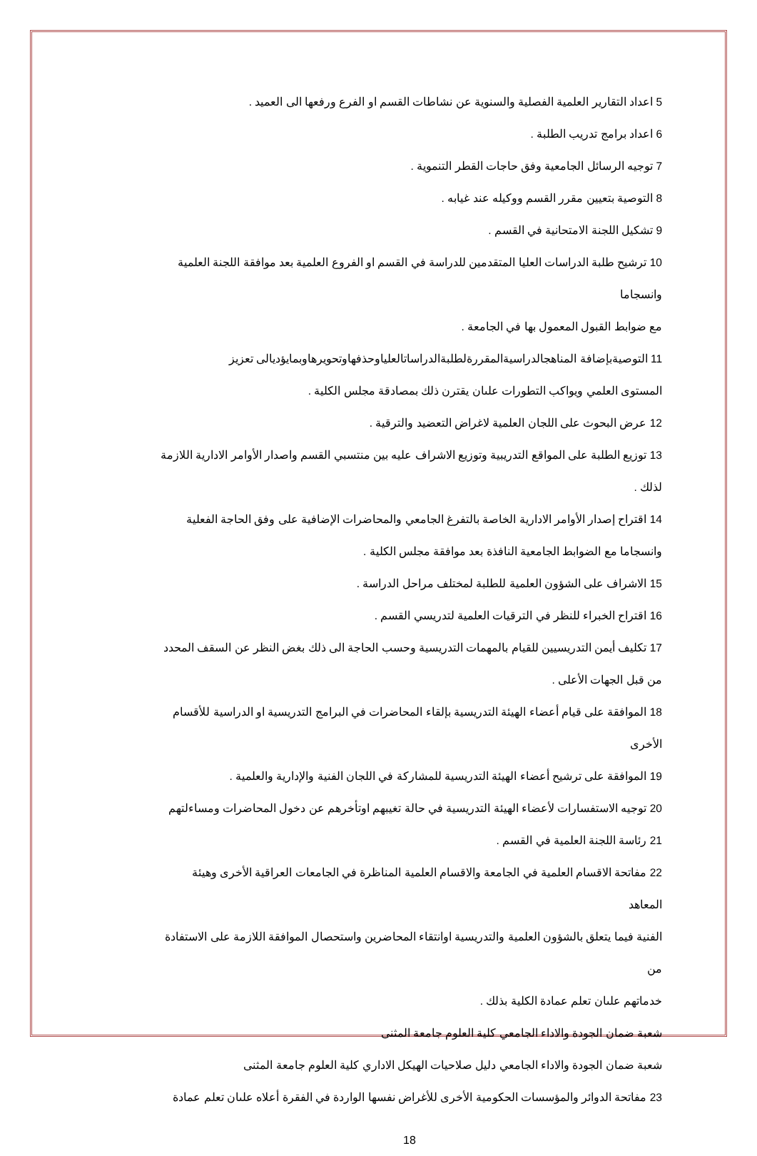5 اعداد التقارير العلمية الفصلية والسنوية عن نشاطات القسم او الفرع ورفعها الى العميد .
6 اعداد برامج تدريب الطلبة .
7 توجيه الرسائل الجامعية وفق حاجات القطر التنموية .
8 التوصية بتعيين مقرر القسم ووكيله عند غيابه .
9 تشكيل اللجنة الامتحانية في القسم .
10 ترشيح طلبة الدراسات العليا المتقدمين للدراسة في القسم او الفروع العلمية بعد موافقة اللجنة العلمية وانسجاما
مع ضوابط القبول المعمول بها في الجامعة .
11 التوصيةبإضافة المناهجالدراسيةالمقررةلطلبةالدراساتالعلياوحذفهاوتحويرهاوبمايؤديالى تعزيز
المستوى العلمي ويواكب التطورات علىان يقترن ذلك بمصادقة مجلس الكلية .
12 عرض البحوث على اللجان العلمية لاغراض التعضيد والترقية .
13 توزيع الطلبة على المواقع التدريبية وتوزيع الاشراف عليه بين منتسبي القسم واصدار الأوامر الادارية اللازمة
لذلك .
14 اقتراح إصدار الأوامر الادارية الخاصة بالتفرغ الجامعي والمحاضرات الإضافية على وفق الحاجة الفعلية
وانسجاما مع الضوابط الجامعية النافذة بعد موافقة مجلس الكلية .
15 الاشراف على الشؤون العلمية للطلبة لمختلف مراحل الدراسة .
16 اقتراح الخبراء للنظر في الترقيات العلمية لتدريسي القسم .
17 تكليف أيمن التدريسيين للقيام بالمهمات التدريسية وحسب الحاجة الى ذلك بغض النظر عن السقف المحدد
من قبل الجهات الأعلى .
18 الموافقة على قيام أعضاء الهيئة التدريسية بإلقاء المحاضرات في البرامج التدريسية او الدراسية للأقسام الأخرى
19 الموافقة على ترشيح أعضاء الهيئة التدريسية للمشاركة في اللجان الفنية والإدارية والعلمية .
20 توجيه الاستفسارات لأعضاء الهيئة التدريسية في حالة تغيبهم اوتأخرهم عن دخول المحاضرات ومساءلتهم
21 رئاسة اللجنة العلمية في القسم .
22 مفاتحة الاقسام العلمية في الجامعة والاقسام العلمية المناظرة في الجامعات العراقية الأخرى وهيئة المعاهد
الفنية فيما يتعلق بالشؤون العلمية والتدريسية اوانتقاء المحاضرين واستحصال الموافقة اللازمة على الاستفادة من
خدماتهم علىان تعلم عمادة الكلية بذلك .
شعبة ضمان الجودة والاداء الجامعي كلية العلوم جامعة المثنى
شعبة ضمان الجودة والاداء الجامعي دليل صلاحيات الهيكل الاداري كلية العلوم جامعة المثنى
23 مفاتحة الدوائر والمؤسسات الحكومية الأخرى للأغراض نفسها الواردة في الفقرة أعلاه علىان تعلم عمادة
18